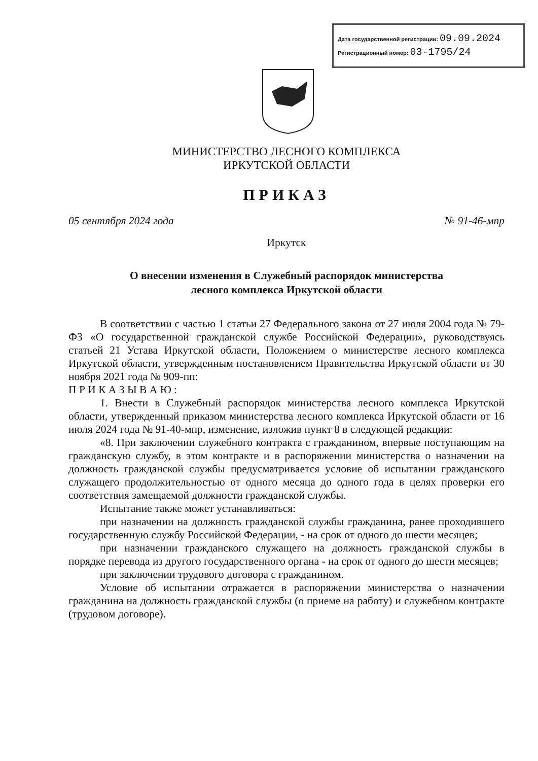Дата государственной регистрации: 09.09.2024
Регистрационный номер: 03-1795/24
МИНИСТЕРСТВО ЛЕСНОГО КОМПЛЕКСА
ИРКУТСКОЙ ОБЛАСТИ
ПРИКАЗ
05 сентября 2024 года № 91-46-мпр
Иркутск
О внесении изменения в Служебный распорядок министерства
лесного комплекса Иркутской области
В соответствии с частью 1 статьи 27 Федерального закона от 27 июля 2004 года № 79-ФЗ «О государственной гражданской службе Российской Федерации», руководствуясь статьей 21 Устава Иркутской области, Положением о министерстве лесного комплекса Иркутской области, утвержденным постановлением Правительства Иркутской области от 30 ноября 2021 года № 909-пп:
П Р И К А З Ы В А Ю :
1. Внести в Служебный распорядок министерства лесного комплекса Иркутской области, утвержденный приказом министерства лесного комплекса Иркутской области от 16 июля 2024 года № 91-40-мпр, изменение, изложив пункт 8 в следующей редакции:
«8. При заключении служебного контракта с гражданином, впервые поступающим на гражданскую службу, в этом контракте и в распоряжении министерства о назначении на должность гражданской службы предусматривается условие об испытании гражданского служащего продолжительностью от одного месяца до одного года в целях проверки его соответствия замещаемой должности гражданской службы.
Испытание также может устанавливаться:
при назначении на должность гражданской службы гражданина, ранее проходившего государственную службу Российской Федерации, - на срок от одного до шести месяцев;
при назначении гражданского служащего на должность гражданской службы в порядке перевода из другого государственного органа - на срок от одного до шести месяцев;
при заключении трудового договора с гражданином.
Условие об испытании отражается в распоряжении министерства о назначении гражданина на должность гражданской службы (о приеме на работу) и служебном контракте (трудовом договоре).